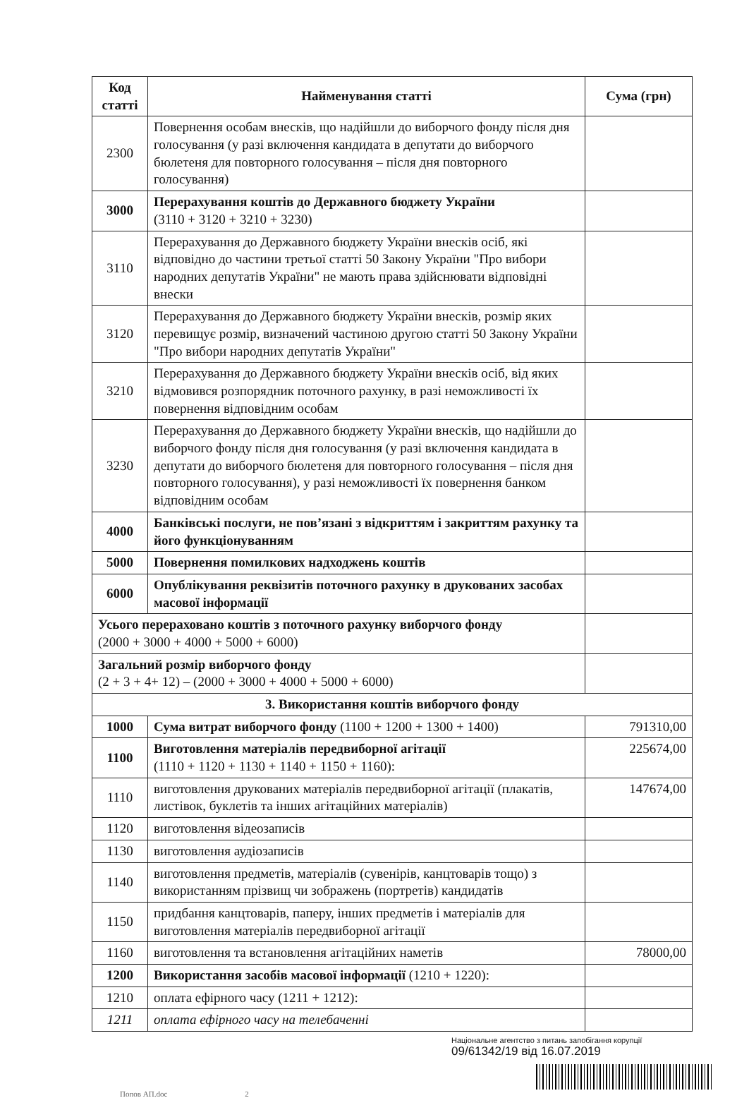| Код статті | Найменування статті | Сума (грн) |
| --- | --- | --- |
| 2300 | Повернення особам внесків, що надійшли до виборчого фонду після дня голосування (у разі включення кандидата в депутати до виборчого бюлетеня для повторного голосування – після дня повторного голосування) | |
| 3000 | Перерахування коштів до Державного бюджету України (3110 + 3120 + 3210 + 3230) | |
| 3110 | Перерахування до Державного бюджету України внесків осіб, які відповідно до частини третьої статті 50 Закону України "Про вибори народних депутатів України" не мають права здійснювати відповідні внески | |
| 3120 | Перерахування до Державного бюджету України внесків, розмір яких перевищує розмір, визначений частиною другою статті 50 Закону України "Про вибори народних депутатів України" | |
| 3210 | Перерахування до Державного бюджету України внесків осіб, від яких відмовився розпорядник поточного рахунку, в разі неможливості їх повернення відповідним особам | |
| 3230 | Перерахування до Державного бюджету України внесків, що надійшли до виборчого фонду після дня голосування (у разі включення кандидата в депутати до виборчого бюлетеня для повторного голосування – після дня повторного голосування), у разі неможливості їх повернення банком відповідним особам | |
| 4000 | Банківські послуги, не пов’язані з відкриттям і закриттям рахунку та його функціонуванням | |
| 5000 | Повернення помилкових надходжень коштів | |
| 6000 | Опублікування реквізитів поточного рахунку в друкованих засобах масової інформації | |
| Усього перераховано коштів з поточного рахунку виборчого фонду (2000 + 3000 + 4000 + 5000 + 6000) | | |
| Загальний розмір виборчого фонду (2 + 3 + 4+ 12) – (2000 + 3000 + 4000 + 5000 + 6000) | | |
| 3. Використання коштів виборчого фонду | | |
| 1000 | Сума витрат виборчого фонду (1100 + 1200 + 1300 + 1400) | 791310,00 |
| 1100 | Виготовлення матеріалів передвиборної агітації (1110 + 1120 + 1130 + 1140 + 1150 + 1160): | 225674,00 |
| 1110 | виготовлення друкованих матеріалів передвиборної агітації (плакатів, листівок, буклетів та інших агітаційних матеріалів) | 147674,00 |
| 1120 | виготовлення відеозаписів | |
| 1130 | виготовлення аудіозаписів | |
| 1140 | виготовлення предметів, матеріалів (сувенірів, канцтоварів тощо) з використанням прізвищ чи зображень (портретів) кандидатів | |
| 1150 | придбання канцтоварів, паперу, інших предметів і матеріалів для виготовлення матеріалів передвиборної агітації | |
| 1160 | виготовлення та встановлення агітаційних наметів | 78000,00 |
| 1200 | Використання засобів масової інформації (1210 + 1220): | |
| 1210 | оплата ефірного часу (1211 + 1212): | |
| 1211 | оплата ефірного часу на телебаченні | |
Національне агентство з питань запобігання корупції
09/61342/19 від 16.07.2019
Попов АП.doc 2